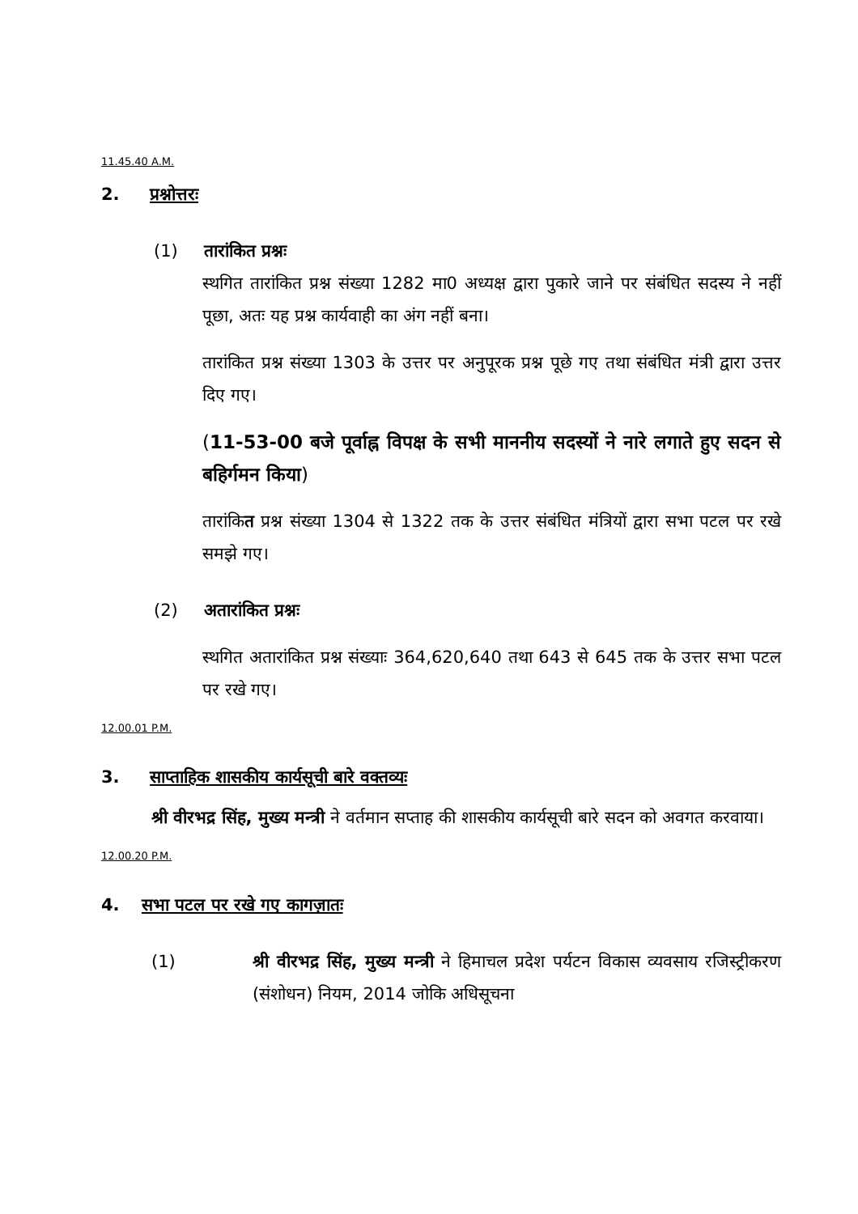11.45.40 A.M.
2. प्रश्नोत्तरः
(1) तारांकित प्रश्नः
स्थगित तारांकित प्रश्न संख्या 1282 मा0 अध्यक्ष द्वारा पुकारे जाने पर संबंधित सदस्य ने नहीं पूछा, अतः यह प्रश्न कार्यवाही का अंग नहीं बना।
तारांकित प्रश्न संख्या 1303 के उत्तर पर अनुपूरक प्रश्न पूछे गए तथा संबंधित मंत्री द्वारा उत्तर दिए गए।
(11-53-00 बजे पूर्वाह्न विपक्ष के सभी माननीय सदस्यों ने नारे लगाते हुए सदन से बहिर्गमन किया)
तारांकित प्रश्न संख्या 1304 से 1322 तक के उत्तर संबंधित मंत्रियों द्वारा सभा पटल पर रखे समझे गए।
(2) अतारांकित प्रश्नः
स्थगित अतारांकित प्रश्न संख्याः 364,620,640 तथा 643 से 645 तक के उत्तर सभा पटल पर रखे गए।
12.00.01 P.M.
3. साप्ताहिक शासकीय कार्यसूची बारे वक्तव्यः
श्री वीरभद्र सिंह, मुख्य मन्त्री ने वर्तमान सप्ताह की शासकीय कार्यसूची बारे सदन को अवगत करवाया।
12.00.20 P.M.
4. सभा पटल पर रखे गए कागज़ातः
(1) श्री वीरभद्र सिंह, मुख्य मन्त्री ने हिमाचल प्रदेश पर्यटन विकास व्यवसाय रजिस्ट्रीकरण (संशोधन) नियम, 2014 जोकि अधिसूचना